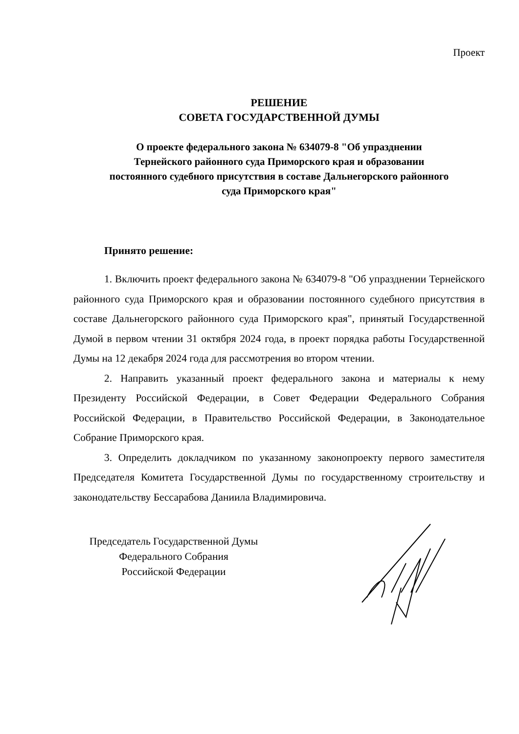Проект
РЕШЕНИЕ
СОВЕТА ГОСУДАРСТВЕННОЙ ДУМЫ
О проекте федерального закона № 634079-8 "Об упразднении
Тернейского районного суда Приморского края и образовании
постоянного судебного присутствия в составе Дальнегорского районного
суда Приморского края"
Принято решение:
1. Включить проект федерального закона № 634079-8 "Об упразднении Тернейского районного суда Приморского края и образовании постоянного судебного присутствия в составе Дальнегорского районного суда Приморского края", принятый Государственной Думой в первом чтении 31 октября 2024 года, в проект порядка работы Государственной Думы на 12 декабря 2024 года для рассмотрения во втором чтении.
2. Направить указанный проект федерального закона и материалы к нему Президенту Российской Федерации, в Совет Федерации Федерального Собрания Российской Федерации, в Правительство Российской Федерации, в Законодательное Собрание Приморского края.
3. Определить докладчиком по указанному законопроекту первого заместителя Председателя Комитета Государственной Думы по государственному строительству и законодательству Бессарабова Даниила Владимировича.
Председатель Государственной Думы
Федерального Собрания
Российской Федерации